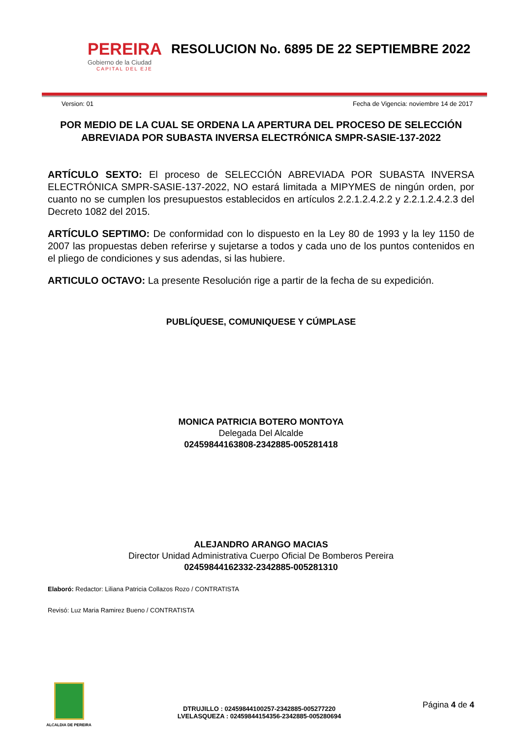PEREIRA
Gobierno de la Ciudad
CAPITAL DEL EJE
RESOLUCION No. 6895 DE 22 SEPTIEMBRE 2022
Version: 01 Fecha de Vigencia: noviembre 14 de 2017
POR MEDIO DE LA CUAL SE ORDENA LA APERTURA DEL PROCESO DE SELECCIÓN ABREVIADA POR SUBASTA INVERSA ELECTRÓNICA SMPR-SASIE-137-2022
ARTÍCULO SEXTO: El proceso de SELECCIÓN ABREVIADA POR SUBASTA INVERSA ELECTRÓNICA SMPR-SASIE-137-2022, NO estará limitada a MIPYMES de ningún orden, por cuanto no se cumplen los presupuestos establecidos en artículos 2.2.1.2.4.2.2 y 2.2.1.2.4.2.3 del Decreto 1082 del 2015.
ARTÍCULO SEPTIMO: De conformidad con lo dispuesto en la Ley 80 de 1993 y la ley 1150 de 2007 las propuestas deben referirse y sujetarse a todos y cada uno de los puntos contenidos en el pliego de condiciones y sus adendas, si las hubiere.
ARTICULO OCTAVO: La presente Resolución rige a partir de la fecha de su expedición.
PUBLÍQUESE, COMUNIQUESE Y CÚMPLASE
MONICA PATRICIA BOTERO MONTOYA
Delegada Del Alcalde
02459844163808-2342885-005281418
ALEJANDRO ARANGO MACIAS
Director Unidad Administrativa Cuerpo Oficial De Bomberos Pereira
02459844162332-2342885-005281310
Elaboró: Redactor: Liliana Patricia Collazos Rozo / CONTRATISTA
Revisó: Luz Maria Ramirez Bueno / CONTRATISTA
ALCALDIA DE PEREIRA
DTRUJILLO : 02459844100257-2342885-005277220
LVELASQUEZA : 02459844154356-2342885-005280694
Página 4 de 4